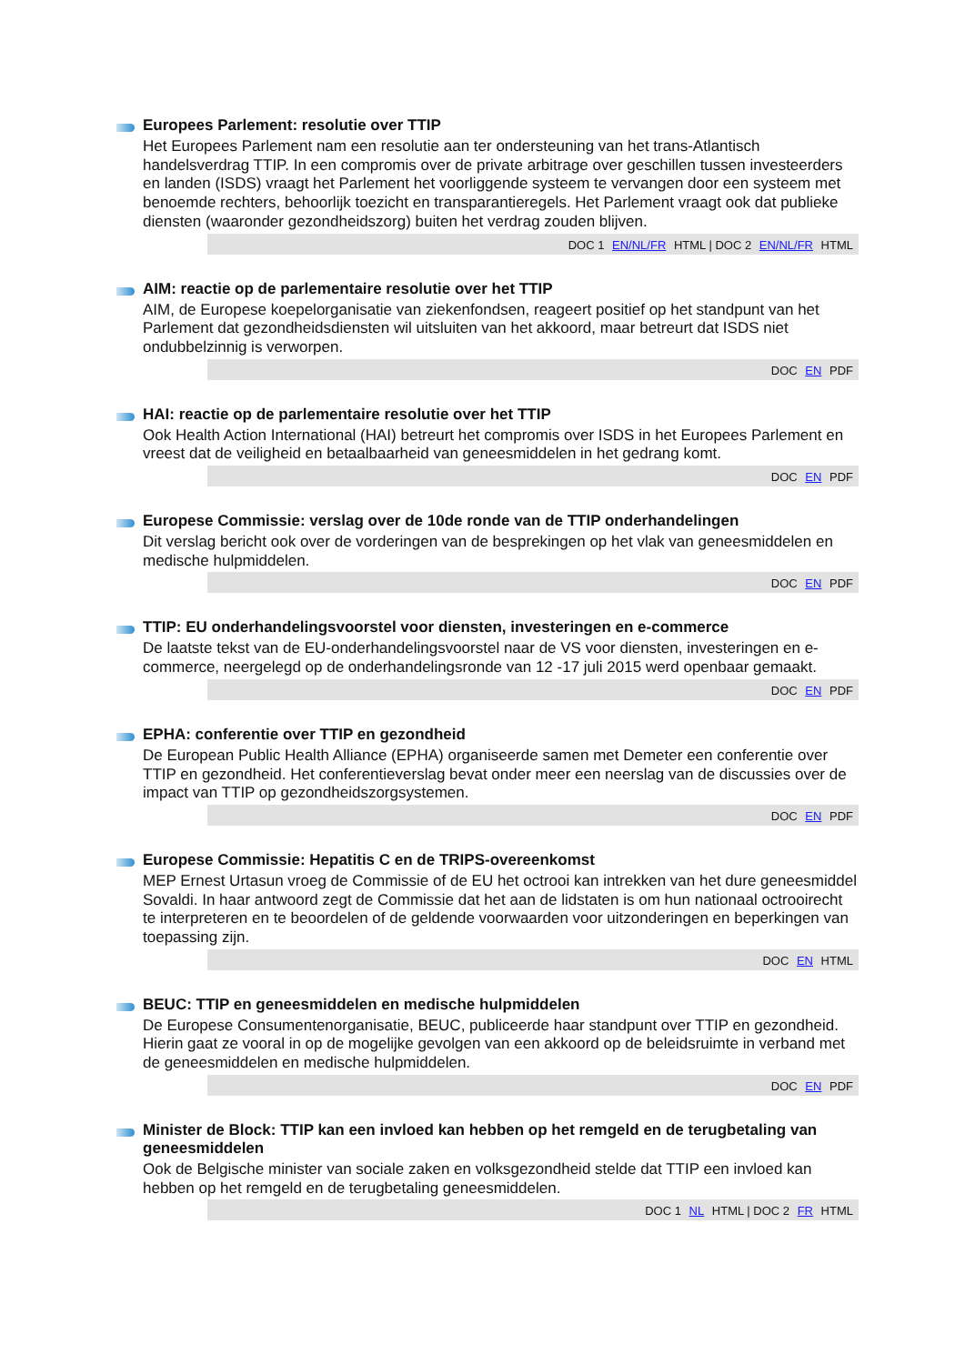Europees Parlement: resolutie over TTIP
Het Europees Parlement nam een resolutie aan ter ondersteuning van het trans-Atlantisch handelsverdrag TTIP. In een compromis over de private arbitrage over geschillen tussen investeerders en landen (ISDS) vraagt het Parlement het voorliggende systeem te vervangen door een systeem met benoemde rechters, behoorlijk toezicht en transparantieregels. Het Parlement vraagt ook dat publieke diensten (waaronder gezondheidszorg) buiten het verdrag zouden blijven.
DOC 1 EN/NL/FR HTML | DOC 2 EN/NL/FR HTML
AIM: reactie op de parlementaire resolutie over het TTIP
AIM, de Europese koepelorganisatie van ziekenfondsen, reageert positief op het standpunt van het Parlement dat gezondheidsdiensten wil uitsluiten van het akkoord, maar betreurt dat ISDS niet ondubbelzinnig is verworpen.
DOC EN PDF
HAI: reactie op de parlementaire resolutie over het TTIP
Ook Health Action International (HAI) betreurt het compromis over ISDS in het Europees Parlement en vreest dat de veiligheid en betaalbaarheid van geneesmiddelen in het gedrang komt.
DOC EN PDF
Europese Commissie: verslag over de 10de ronde van de TTIP onderhandelingen
Dit verslag bericht ook over de vorderingen van de besprekingen op het vlak van geneesmiddelen en medische hulpmiddelen.
DOC EN PDF
TTIP: EU onderhandelingsvoorstel voor diensten, investeringen en e-commerce
De laatste tekst van de EU-onderhandelingsvoorstel naar de VS voor diensten, investeringen en e-commerce, neergelegd op de onderhandelingsronde van 12 -17 juli 2015 werd openbaar gemaakt.
DOC EN PDF
EPHA: conferentie over TTIP en gezondheid
De European Public Health Alliance (EPHA) organiseerde samen met Demeter een conferentie over TTIP en gezondheid. Het conferentieverslag bevat onder meer een neerslag van de discussies over de impact van TTIP op gezondheidszorgsystemen.
DOC EN PDF
Europese Commissie: Hepatitis C en de TRIPS-overeenkomst
MEP Ernest Urtasun vroeg de Commissie of de EU het octrooi kan intrekken van het dure geneesmiddel Sovaldi. In haar antwoord zegt de Commissie dat het aan de lidstaten is om hun nationaal octrooirecht te interpreteren en te beoordelen of de geldende voorwaarden voor uitzonderingen en beperkingen van toepassing zijn.
DOC EN HTML
BEUC: TTIP en geneesmiddelen en medische hulpmiddelen
De Europese Consumentenorganisatie, BEUC, publiceerde haar standpunt over TTIP en gezondheid. Hierin gaat ze vooral in op de mogelijke gevolgen van een akkoord op de beleidsruimte in verband met de geneesmiddelen en medische hulpmiddelen.
DOC EN PDF
Minister de Block: TTIP kan een invloed kan hebben op het remgeld en de terugbetaling van geneesmiddelen
Ook de Belgische minister van sociale zaken en volksgezondheid stelde dat TTIP een invloed kan hebben op het remgeld en de terugbetaling geneesmiddelen.
DOC 1 NL HTML | DOC 2 FR HTML